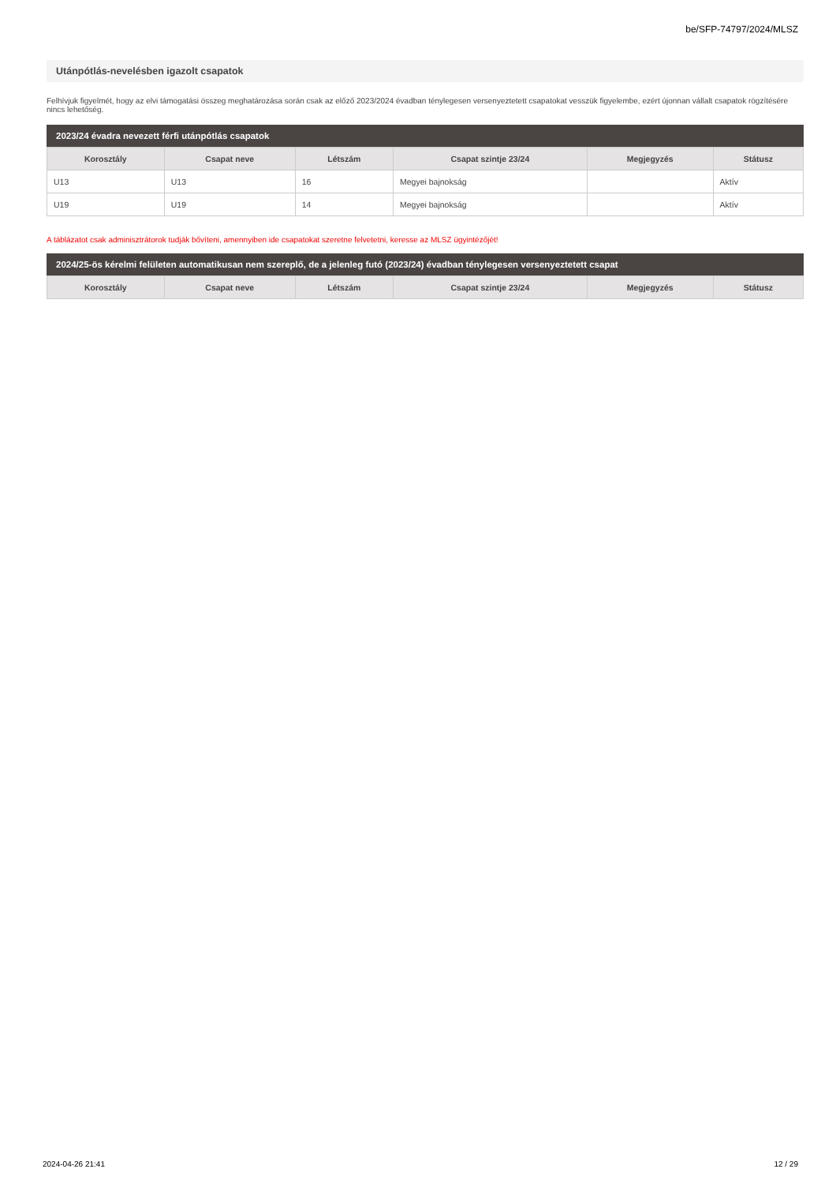be/SFP-74797/2024/MLSZ
Utánpótlás-nevelésben igazolt csapatok
Felhívjuk figyelmét, hogy az elvi támogatási összeg meghatározása során csak az előző 2023/2024 évadban ténylegesen versenyeztetett csapatokat vesszük figyelembe, ezért újonnan vállalt csapatok rögzítésére nincs lehetőség.
2023/24 évadra nevezett férfi utánpótlás csapatok
| Korosztály | Csapat neve | Létszám | Csapat szintje 23/24 | Megjegyzés | Státusz |
| --- | --- | --- | --- | --- | --- |
| U13 | U13 | 16 | Megyei bajnokság | | Aktív |
| U19 | U19 | 14 | Megyei bajnokság | | Aktív |
A táblázatot csak adminisztrátorok tudják bővíteni, amennyiben ide csapatokat szeretne felvetetni, keresse az MLSZ ügyintézőjét!
2024/25-ös kérelmi felületen automatikusan nem szereplő, de a jelenleg futó (2023/24) évadban ténylegesen versenyeztetett csapat
| Korosztály | Csapat neve | Létszám | Csapat szintje 23/24 | Megjegyzés | Státusz |
| --- | --- | --- | --- | --- | --- |
2024-04-26 21:41 12 / 29